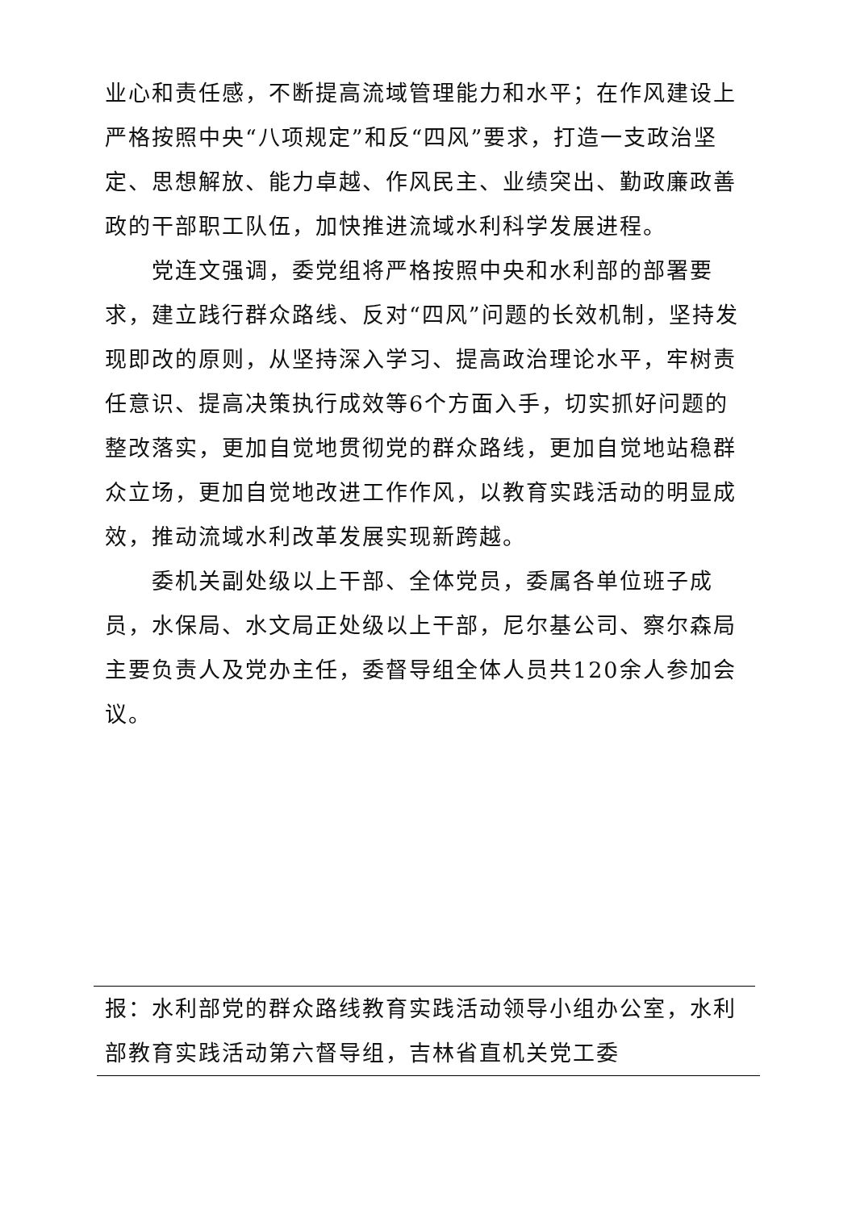业心和责任感，不断提高流域管理能力和水平；在作风建设上严格按照中央“八项规定”和反“四风”要求，打造一支政治坚定、思想解放、能力卓越、作风民主、业绩突出、勤政廉政善政的干部职工队伍，加快推进流域水利科学发展进程。
党连文强调，委党组将严格按照中央和水利部的部署要求，建立践行群众路线、反对“四风”问题的长效机制，坚持发现即改的原则，从坚持深入学习、提高政治理论水平，牢树责任意识、提高决策执行成效等6个方面入手，切实抓好问题的整改落实，更加自觉地贯彻党的群众路线，更加自觉地站稳群众立场，更加自觉地改进工作作风，以教育实践活动的明显成效，推动流域水利改革发展实现新跨越。
委机关副处级以上干部、全体党员，委属各单位班子成员，水保局、水文局正处级以上干部，尼尔基公司、察尔森局主要负责人及党办主任，委督导组全体人员共120余人参加会议。
报：水利部党的群众路线教育实践活动领导小组办公室，水利部教育实践活动第六督导组，吉林省直机关党工委